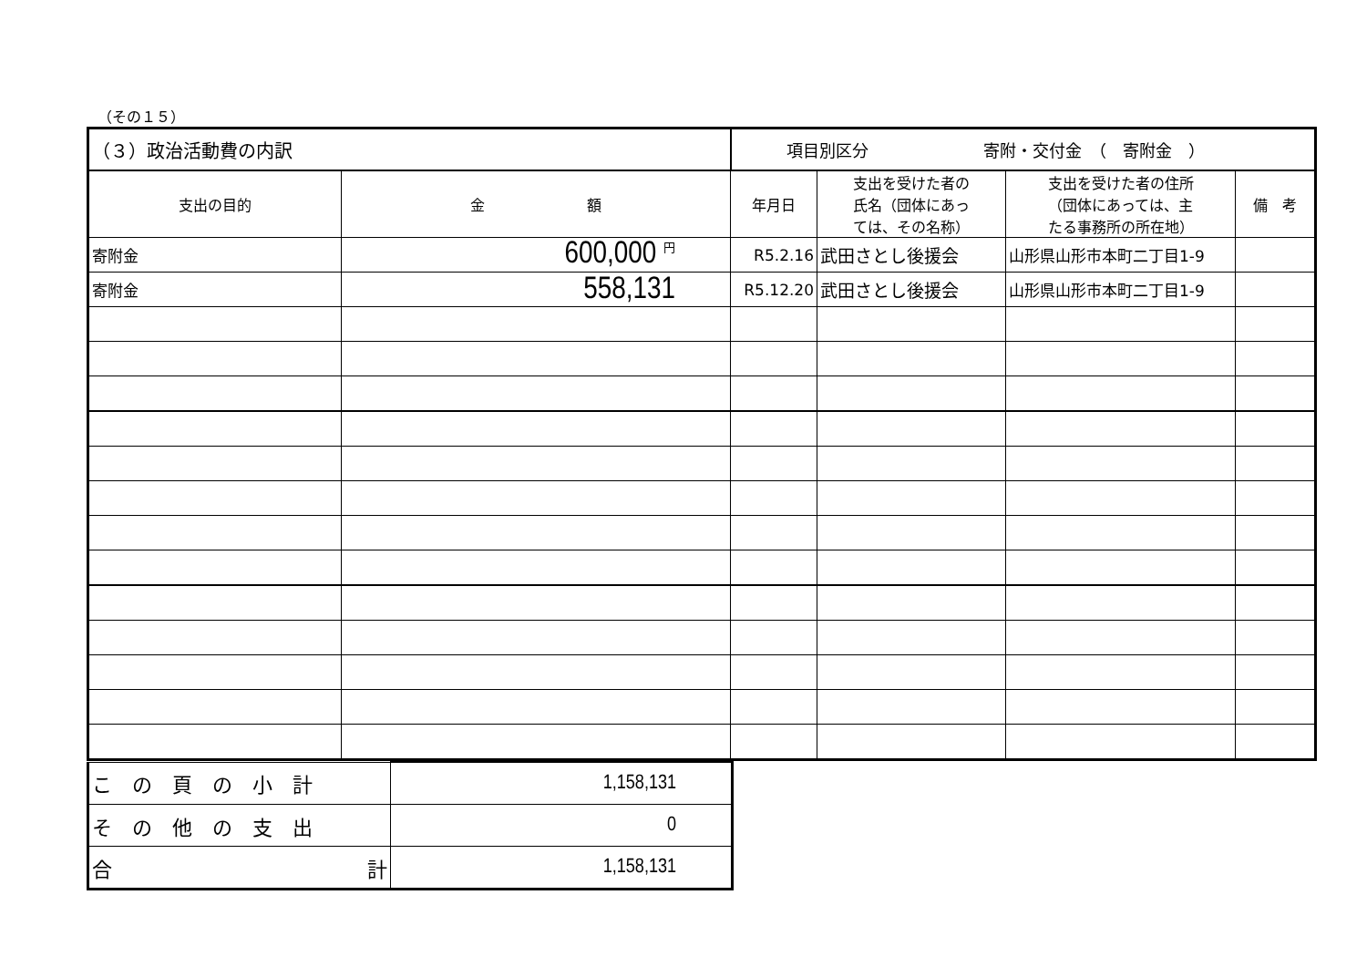（その１５）
| （３）政治活動費の内訳 | | 項目別区分 寄附・交付金 （ 寄附金 ） | | | |
| 支出の目的 | 金 額 | 年月日 | 支出を受けた者の 氏名（団体にあっ ては、その名称） | 支出を受けた者の住所 （団体にあっては、主 たる事務所の所在地） | 備 考 |
| 寄附金 | 600,000 <sup>円</sup> | R5.2.16 | 武田さとし後援会 | 山形県山形市本町二丁目1-9 | |
| 寄附金 | 558,131 | R5.12.20 | 武田さとし後援会 | 山形県山形市本町二丁目1-9 | |
| この頁の小計 | 1,158,131 |
| その他の支出 | 0 |
| 合 計 | 1,158,131 |